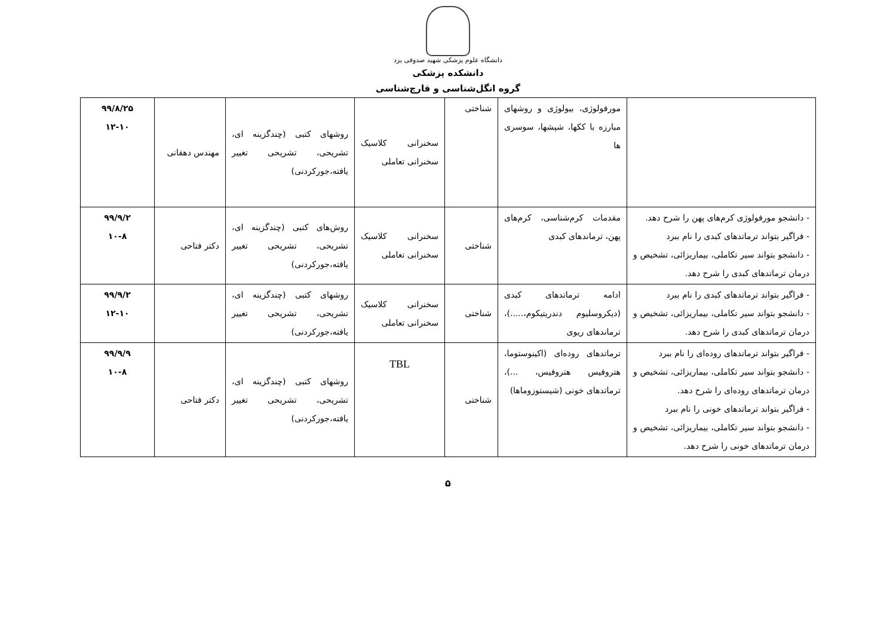دانشگاه علوم پزشکی شهید صدوقی یزد
دانشکده پزشکی
گروه انگل‌شناسی و قارچ‌شناسی
| | مورفولوژی، بیولوژی و روشهای مبارزه با ککها، شپشها، سوسری ها | شناختی | سخنرانی کلاسیک سخنرانی تعاملی | روشهای کتبی (چندگزینه ای، تشریحی، تشریحی تغییر یافته،جورکردنی) | مهندس دهقانی | ۹۹/۸/۲۵ ۱۲-۱۰ |
| - دانشجو مورفولوژی کرم‌های پهن را شرح دهد. - فراگیر بتواند ترماتدهای کبدی را نام ببرد - دانشجو بتواند سیر تکاملی، بیماریزائی، تشخیص و درمان ترماتدهای کبدی را شرح دهد. | مقدمات کرم‌شناسی، کرم‌های پهن، ترماندهای کبدی | شناختی | سخنرانی کلاسیک سخنرانی تعاملی | روش‌های کتبی (چندگزینه ای، تشریحی، تشریحی تغییر یافته،جورکردنی) | دکتر فتاحی | ۹۹/۹/۲ ۱۰-۸ |
| - فراگیر بتواند ترماتدهای کبدی را نام ببرد - دانشجو بتواند سیر تکاملی، بیماریزائی، تشخیص و درمان ترماتدهای کبدی را شرح دهد. | ادامه ترماتدهای کبدی (دیکروسلیوم دندریتیکوم،.....)، ترماندهای ریوی | شناختی | سخنرانی کلاسیک سخنرانی تعاملی | روشهای کتبی (چندگزینه ای، تشریحی، تشریحی تغییر یافته،جورکردنی) | | ۹۹/۹/۲ ۱۲-۱۰ |
| - فراگیر بتواند ترماتدهای روده‌ای را نام ببرد - دانشجو بتواند سیر تکاملی، بیماریزائی، تشخیص و درمان ترماتدهای روده‌ای را شرح دهد. - فراگیر بتواند ترماتدهای خونی را نام ببرد - دانشجو بتواند سیر تکاملی، بیماریزائی، تشخیص و درمان ترماتدهای خونی را شرح دهد. | ترماتدهای روده‌ای (اکینوستوما، هتروفیس هتروفیس، ...)، ترماتدهای خونی (شیستوزوماها) | شناختی | TBL | روشهای کتبی (چندگزینه ای، تشریحی، تشریحی تغییر یافته،جورکردنی) | دکتر فتاحی | ۹۹/۹/۹ ۱۰-۸ |
۵